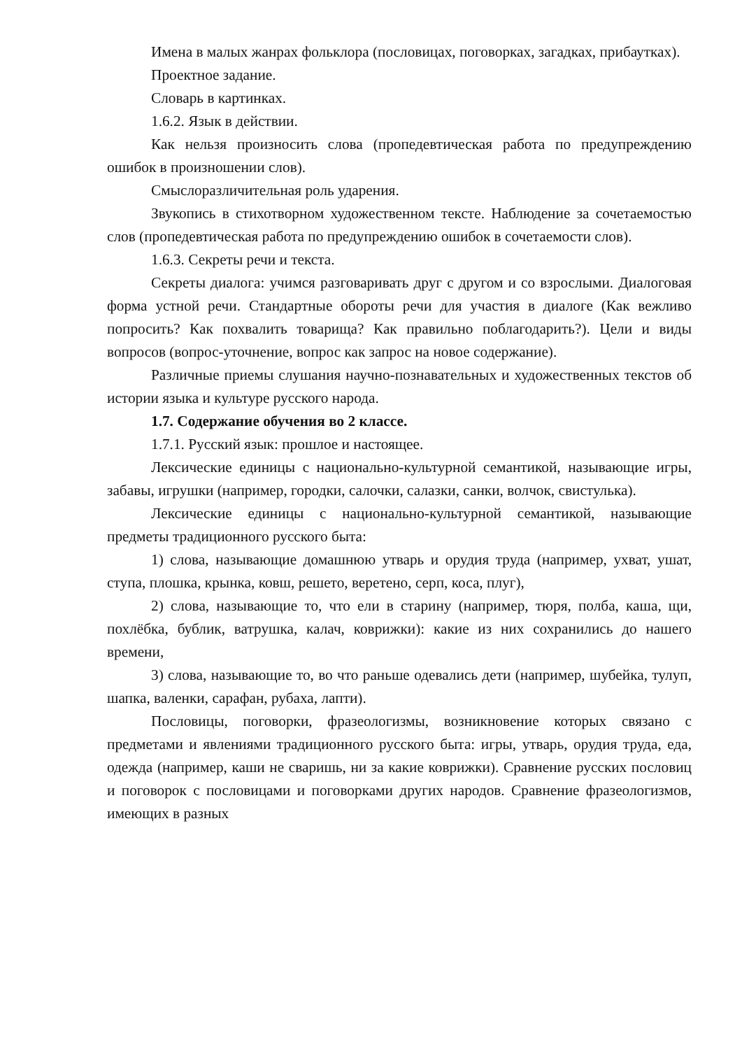Имена в малых жанрах фольклора (пословицах, поговорках, загадках, прибаутках).
Проектное задание.
Словарь в картинках.
1.6.2. Язык в действии.
Как нельзя произносить слова (пропедевтическая работа по предупреждению ошибок в произношении слов).
Смыслоразличительная роль ударения.
Звукопись в стихотворном художественном тексте. Наблюдение за сочетаемостью слов (пропедевтическая работа по предупреждению ошибок в сочетаемости слов).
1.6.3. Секреты речи и текста.
Секреты диалога: учимся разговаривать друг с другом и со взрослыми. Диалоговая форма устной речи. Стандартные обороты речи для участия в диалоге (Как вежливо попросить? Как похвалить товарища? Как правильно поблагодарить?). Цели и виды вопросов (вопрос-уточнение, вопрос как запрос на новое содержание).
Различные приемы слушания научно-познавательных и художественных текстов об истории языка и культуре русского народа.
1.7. Содержание обучения во 2 классе.
1.7.1. Русский язык: прошлое и настоящее.
Лексические единицы с национально-культурной семантикой, называющие игры, забавы, игрушки (например, городки, салочки, салазки, санки, волчок, свистулька).
Лексические единицы с национально-культурной семантикой, называющие предметы традиционного русского быта:
1) слова, называющие домашнюю утварь и орудия труда (например, ухват, ушат, ступа, плошка, крынка, ковш, решето, веретено, серп, коса, плуг),
2) слова, называющие то, что ели в старину (например, тюря, полба, каша, щи, похлёбка, бублик, ватрушка, калач, коврижки): какие из них сохранились до нашего времени,
3) слова, называющие то, во что раньше одевались дети (например, шубейка, тулуп, шапка, валенки, сарафан, рубаха, лапти).
Пословицы, поговорки, фразеологизмы, возникновение которых связано с предметами и явлениями традиционного русского быта: игры, утварь, орудия труда, еда, одежда (например, каши не сваришь, ни за какие коврижки). Сравнение русских пословиц и поговорок с пословицами и поговорками других народов. Сравнение фразеологизмов, имеющих в разных